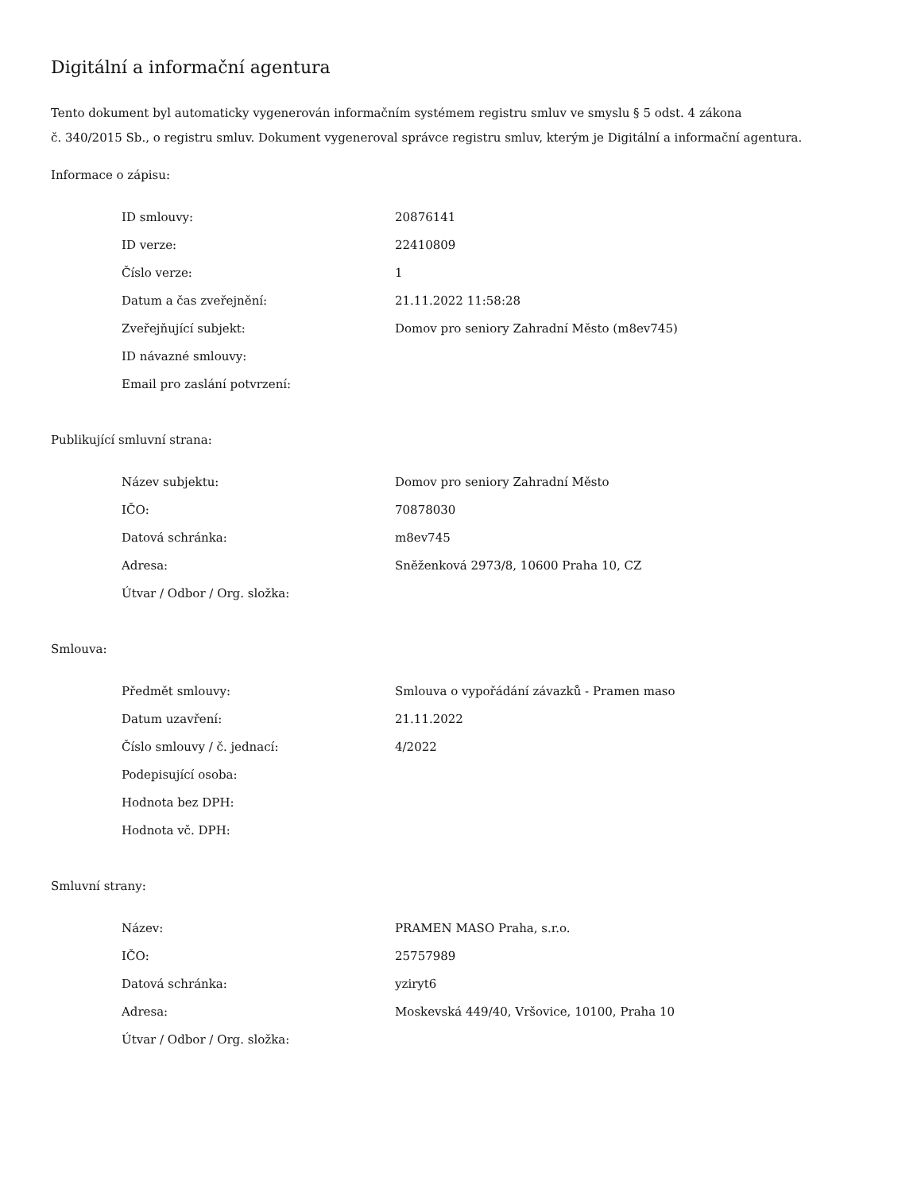Digitální a informační agentura
Tento dokument byl automaticky vygenerován informačním systémem registru smluv ve smyslu § 5 odst. 4 zákona
č. 340/2015 Sb., o registru smluv. Dokument vygeneroval správce registru smluv, kterým je Digitální a informační agentura.
Informace o zápisu:
| ID smlouvy: | 20876141 |
| ID verze: | 22410809 |
| Číslo verze: | 1 |
| Datum a čas zveřejnění: | 21.11.2022 11:58:28 |
| Zveřejňující subjekt: | Domov pro seniory Zahradní Město (m8ev745) |
| ID návazné smlouvy: | |
| Email pro zaslání potvrzení: | |
Publikující smluvní strana:
| Název subjektu: | Domov pro seniory Zahradní Město |
| IČO: | 70878030 |
| Datová schránka: | m8ev745 |
| Adresa: | Sněženková 2973/8, 10600 Praha 10, CZ |
| Útvar / Odbor / Org. složka: | |
Smlouva:
| Předmět smlouvy: | Smlouva o vypořádání závazků - Pramen maso |
| Datum uzavření: | 21.11.2022 |
| Číslo smlouvy / č. jednací: | 4/2022 |
| Podepisující osoba: | |
| Hodnota bez DPH: | |
| Hodnota vč. DPH: | |
Smluvní strany:
| Název: | PRAMEN MASO Praha, s.r.o. |
| IČO: | 25757989 |
| Datová schránka: | yziryt6 |
| Adresa: | Moskevská 449/40, Vršovice, 10100, Praha 10 |
| Útvar / Odbor / Org. složka: | |